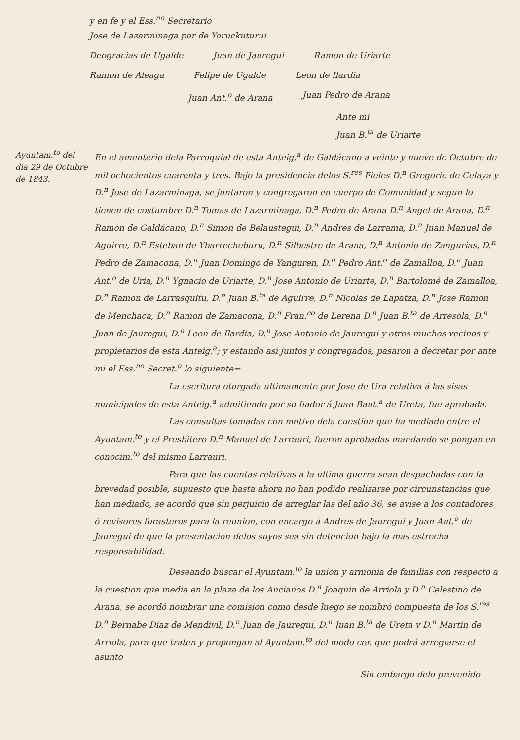y en fe y el Ess.<sup>no</sup> Secretario
Jose de Lazarminaga por de Yoruckuturui
Deogracias de Ugalde Juan de Jauregui Ramon de Uriarte
Ramon de Aleaga Felipe de Ugalde Leon de Ilardia
Juan Ant.<sup>o</sup> de Arana Juan Pedro de Arana
Ante mi
Juan B.<sup>ta</sup> de Uriarte
Ayuntam.<sup>to</sup> del dia 29 de Octubre de 1843.
En el amenterio dela Parroquial de esta Anteig.<sup>a</sup> de Galdácano a veinte y nueve de Octubre de mil ochocientos cuarenta y tres. Bajo la presidencia delos S.<sup>res</sup> Fieles D.<sup>n</sup> Gregorio de Celaya y D.<sup>n</sup> Jose de Lazarminaga, se juntaron y congregaron en cuerpo de Comunidad y segun lo tienen de costumbre D.<sup>n</sup> Tomas de Lazarminaga, D.<sup>n</sup> Pedro de Arana D.<sup>n</sup> Angel de Arana, D.<sup>n</sup> Ramon de Galdácano, D.<sup>n</sup> Simon de Belaustegui, D.<sup>n</sup> Andres de Larrama, D.<sup>n</sup> Juan Manuel de Aguirre, D.<sup>n</sup> Esteban de Ybarrecheburu, D.<sup>n</sup> Silbestre de Arana, D.<sup>n</sup> Antonio de Zangurias, D.<sup>n</sup> Pedro de Zamacona, D.<sup>n</sup> Juan Domingo de Yanguren, D.<sup>n</sup> Pedro Ant.<sup>o</sup> de Zamalloa, D.<sup>n</sup> Juan Ant.<sup>o</sup> de Uria, D.<sup>n</sup> Ygnacio de Uriarte, D.<sup>n</sup> Jose Antonio de Uriarte, D.<sup>n</sup> Bartolomé de Zamalloa, D.<sup>n</sup> Ramon de Larrasquitu, D.<sup>n</sup> Juan B.<sup>ta</sup> de Aguirre, D.<sup>n</sup> Nicolas de Lapatza, D.<sup>n</sup> Jose Ramon de Menchaca, D.<sup>n</sup> Ramon de Zamacona, D.<sup>n</sup> Fran.<sup>co</sup> de Lerena D.<sup>n</sup> Juan B.<sup>ta</sup> de Arresola, D.<sup>n</sup> Juan de Jauregui, D.<sup>n</sup> Leon de Ilardia, D.<sup>n</sup> Jose Antonio de Jauregui y otros muchos vecinos y propietarios de esta Anteig.<sup>a</sup>; y estando asi juntos y congregados, pasaron a decretar por ante mi el Ess.<sup>no</sup> Secret.<sup>o</sup> lo siguiente=
La escritura otorgada ultimamente por Jose de Ura relativa á las sisas municipales de esta Anteig.<sup>a</sup> admitiendo por su fiador á Juan Baut.<sup>a</sup> de Ureta, fue aprobada.
Las consultas tomadas con motivo dela cuestion que ha mediado entre el Ayuntam.<sup>to</sup> y el Presbitero D.<sup>n</sup> Manuel de Larrauri, fueron aprobadas mandando se pongan en conocim.<sup>to</sup> del mismo Larrauri.
Para que las cuentas relativas a la ultima guerra sean despachadas con la brevedad posible, supuesto que hasta ahora no han podido realizarse por circunstancias que han mediado, se acordó que sin perjuicio de arreglar las del año 36, se avise a los contadores ó revisores forasteros para la reunion, con encargo á Andres de Jauregui y Juan Ant.<sup>o</sup> de Jauregui de que la presentacion delos suyos sea sin detencion bajo la mas estrecha responsabilidad.
Deseando buscar el Ayuntam.<sup>to</sup> la union y armonia de familias con respecto a la cuestion que media en la plaza de los Ancianos D.<sup>n</sup> Joaquin de Arriola y D.<sup>n</sup> Celestino de Arana, se acordó nombrar una comision como desde luego se nombró compuesta de los S.<sup>res</sup> D.<sup>n</sup> Bernabe Diaz de Mendivil, D.<sup>n</sup> Juan de Jauregui, D.<sup>n</sup> Juan B.<sup>ta</sup> de Ureta y D.<sup>n</sup> Martin de Arriola, para que traten y propongan al Ayuntam.<sup>to</sup> del modo con que podrá arreglarse el asunto
Sin embargo delo prevenido